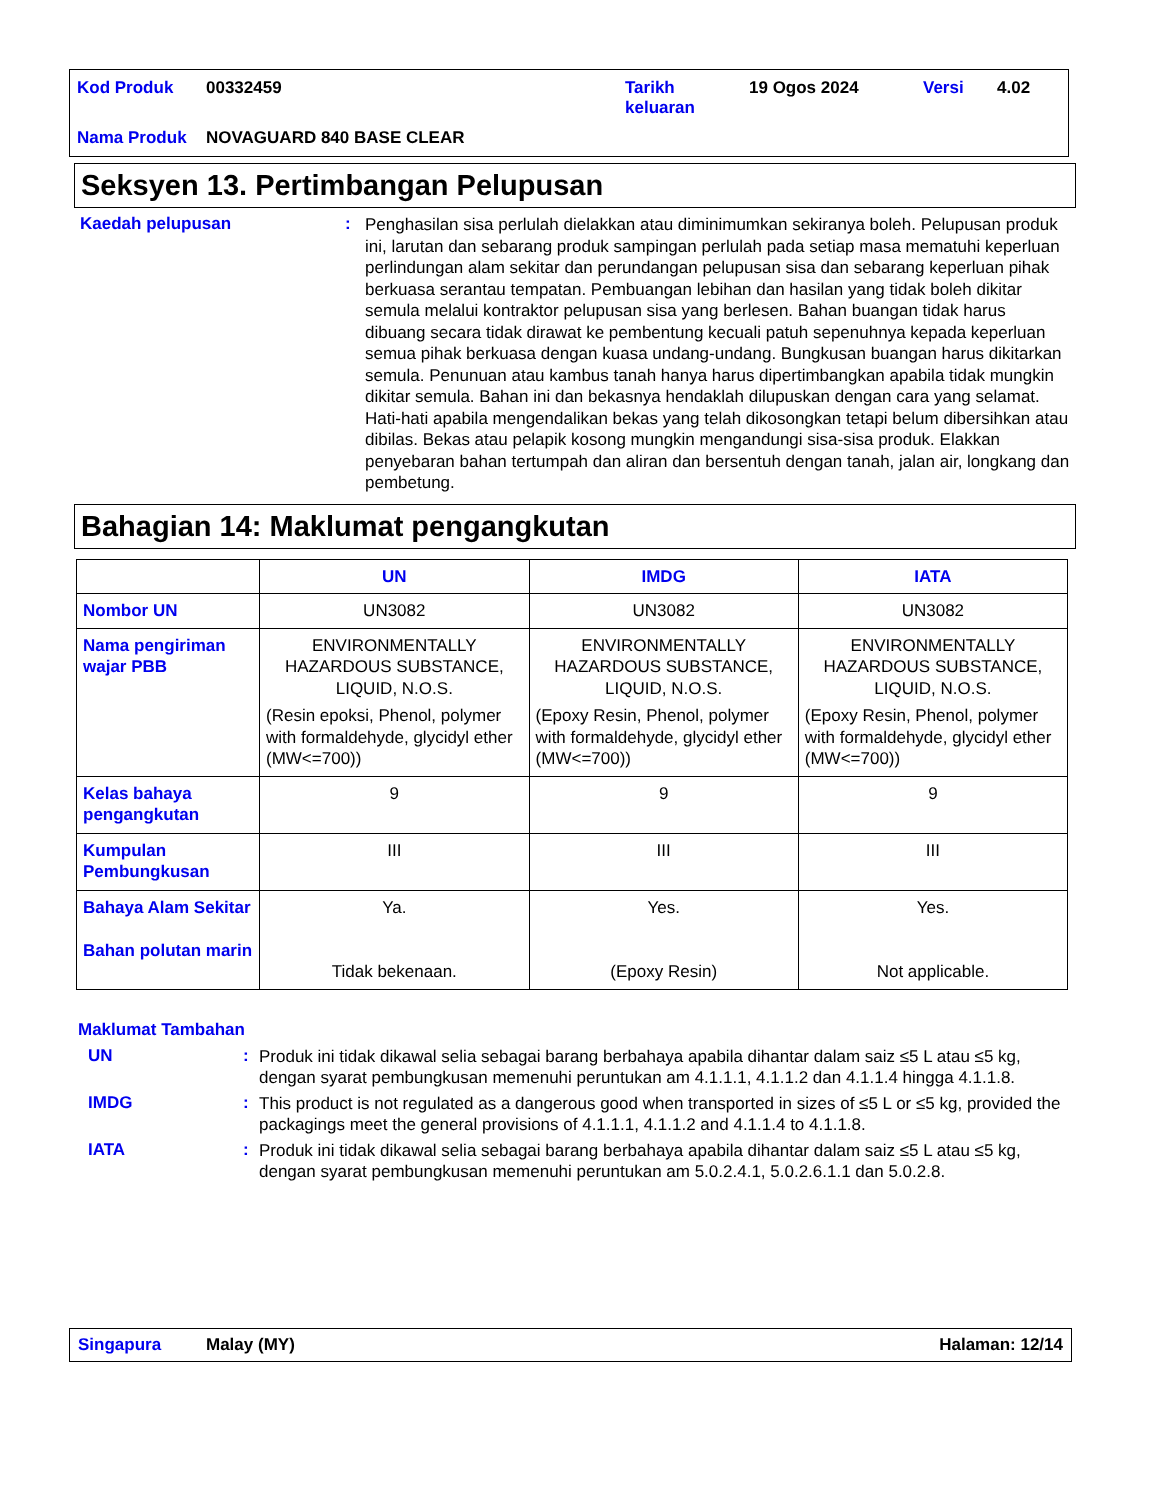| Kod Produk | 00332459 | Tarikh keluaran | 19 Ogos 2024 | Versi | 4.02 |
| Nama Produk | NOVAGUARD 840 BASE CLEAR | | | | |
Seksyen 13. Pertimbangan Pelupusan
Kaedah pelupusan :
Penghasilan sisa perlulah dielakkan atau diminimumkan sekiranya boleh. Pelupusan produk ini, larutan dan sebarang produk sampingan perlulah pada setiap masa mematuhi keperluan perlindungan alam sekitar dan perundangan pelupusan sisa dan sebarang keperluan pihak berkuasa serantau tempatan. Pembuangan lebihan dan hasilan yang tidak boleh dikitar semula melalui kontraktor pelupusan sisa yang berlesen. Bahan buangan tidak harus dibuang secara tidak dirawat ke pembentung kecuali patuh sepenuhnya kepada keperluan semua pihak berkuasa dengan kuasa undang-undang. Bungkusan buangan harus dikitarkan semula. Penunuan atau kambus tanah hanya harus dipertimbangkan apabila tidak mungkin dikitar semula. Bahan ini dan bekasnya hendaklah dilupuskan dengan cara yang selamat. Hati-hati apabila mengendalikan bekas yang telah dikosongkan tetapi belum dibersihkan atau dibilas. Bekas atau pelapik kosong mungkin mengandungi sisa-sisa produk. Elakkan penyebaran bahan tertumpah dan aliran dan bersentuh dengan tanah, jalan air, longkang dan pembetung.
Bahagian 14: Maklumat pengangkutan
| | UN | IMDG | IATA |
| --- | --- | --- | --- |
| Nombor UN | UN3082 | UN3082 | UN3082 |
| Nama pengiriman wajar PBB | ENVIRONMENTALLY HAZARDOUS SUBSTANCE, LIQUID, N.O.S. (Resin epoksi, Phenol, polymer with formaldehyde, glycidyl ether (MW<=700)) | ENVIRONMENTALLY HAZARDOUS SUBSTANCE, LIQUID, N.O.S. (Epoxy Resin, Phenol, polymer with formaldehyde, glycidyl ether (MW<=700)) | ENVIRONMENTALLY HAZARDOUS SUBSTANCE, LIQUID, N.O.S. (Epoxy Resin, Phenol, polymer with formaldehyde, glycidyl ether (MW<=700)) |
| Kelas bahaya pengangkutan | 9 | 9 | 9 |
| Kumpulan Pembungkusan | III | III | III |
| Bahaya Alam Sekitar Bahan polutan marin | Ya. Tidak bekenaan. | Yes. (Epoxy Resin) | Yes. Not applicable. |
Maklumat Tambahan
UN :
Produk ini tidak dikawal selia sebagai barang berbahaya apabila dihantar dalam saiz ≤5 L atau ≤5 kg, dengan syarat pembungkusan memenuhi peruntukan am 4.1.1.1, 4.1.1.2 dan 4.1.1.4 hingga 4.1.1.8.
IMDG :
This product is not regulated as a dangerous good when transported in sizes of ≤5 L or ≤5 kg, provided the packagings meet the general provisions of 4.1.1.1, 4.1.1.2 and 4.1.1.4 to 4.1.1.8.
IATA :
Produk ini tidak dikawal selia sebagai barang berbahaya apabila dihantar dalam saiz ≤5 L atau ≤5 kg, dengan syarat pembungkusan memenuhi peruntukan am 5.0.2.4.1, 5.0.2.6.1.1 dan 5.0.2.8.
Singapura Malay (MY) Halaman: 12/14